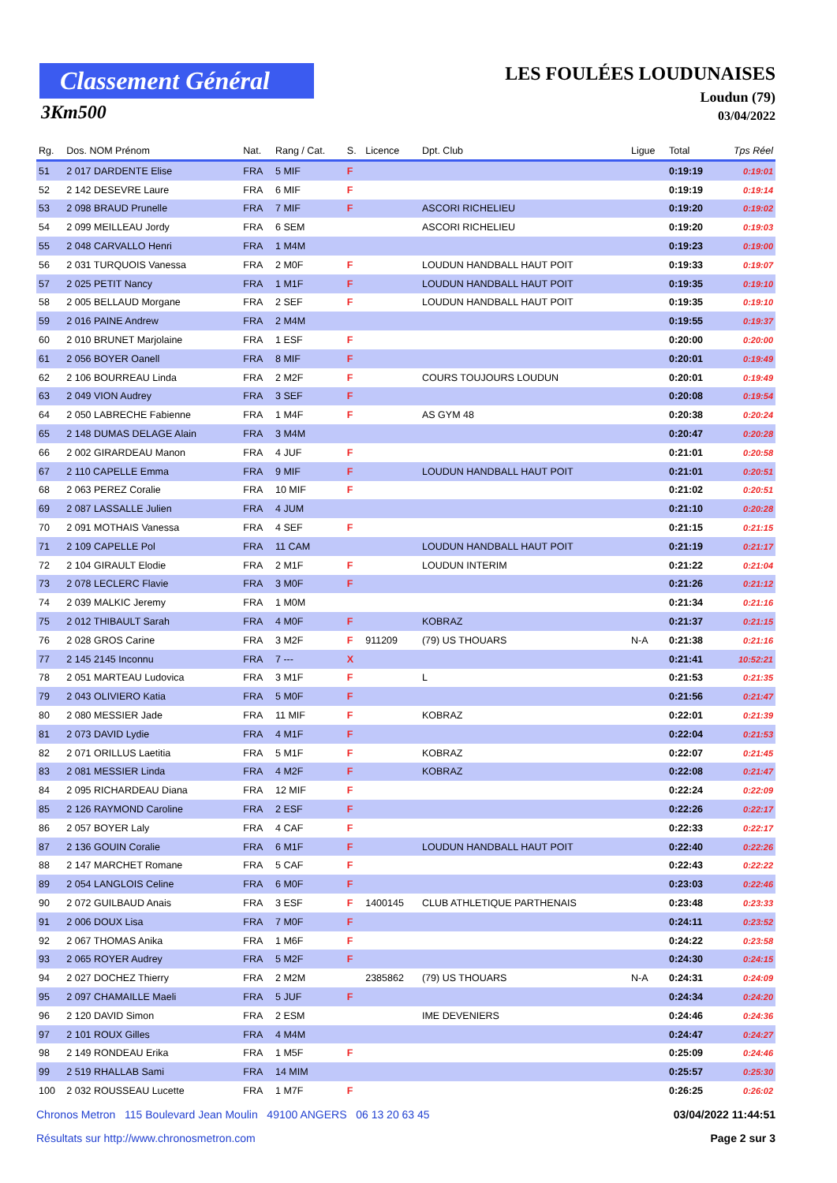Classement Général
3Km500
LES FOULÉES LOUDUNAISES
Loudun (79)
03/04/2022
| Rg. | Dos. NOM Prénom | Nat. | Rang / Cat. | S. | Licence | Dpt. Club | Ligue | Total | Tps Réel |
| --- | --- | --- | --- | --- | --- | --- | --- | --- | --- |
| 51 | 2 017 DARDENTE Elise | FRA | 5 MIF | F | | | | 0:19:19 | 0:19:01 |
| 52 | 2 142 DESEVRE Laure | FRA | 6 MIF | F | | | | 0:19:19 | 0:19:14 |
| 53 | 2 098 BRAUD Prunelle | FRA | 7 MIF | F | | ASCORI RICHELIEU | | 0:19:20 | 0:19:02 |
| 54 | 2 099 MEILLEAU Jordy | FRA | 6 SEM | | | ASCORI RICHELIEU | | 0:19:20 | 0:19:03 |
| 55 | 2 048 CARVALLO Henri | FRA | 1 M4M | | | | | 0:19:23 | 0:19:00 |
| 56 | 2 031 TURQUOIS Vanessa | FRA | 2 M0F | F | | LOUDUN HANDBALL HAUT POIT | | 0:19:33 | 0:19:07 |
| 57 | 2 025 PETIT Nancy | FRA | 1 M1F | F | | LOUDUN HANDBALL HAUT POIT | | 0:19:35 | 0:19:10 |
| 58 | 2 005 BELLAUD Morgane | FRA | 2 SEF | F | | LOUDUN HANDBALL HAUT POIT | | 0:19:35 | 0:19:10 |
| 59 | 2 016 PAINE Andrew | FRA | 2 M4M | | | | | 0:19:55 | 0:19:37 |
| 60 | 2 010 BRUNET Marjolaine | FRA | 1 ESF | F | | | | 0:20:00 | 0:20:00 |
| 61 | 2 056 BOYER Oanell | FRA | 8 MIF | F | | | | 0:20:01 | 0:19:49 |
| 62 | 2 106 BOURREAU Linda | FRA | 2 M2F | F | | COURS TOUJOURS LOUDUN | | 0:20:01 | 0:19:49 |
| 63 | 2 049 VION Audrey | FRA | 3 SEF | F | | | | 0:20:08 | 0:19:54 |
| 64 | 2 050 LABRECHE Fabienne | FRA | 1 M4F | F | | AS GYM 48 | | 0:20:38 | 0:20:24 |
| 65 | 2 148 DUMAS DELAGE Alain | FRA | 3 M4M | | | | | 0:20:47 | 0:20:28 |
| 66 | 2 002 GIRARDEAU Manon | FRA | 4 JUF | F | | | | 0:21:01 | 0:20:58 |
| 67 | 2 110 CAPELLE Emma | FRA | 9 MIF | F | | LOUDUN HANDBALL HAUT POIT | | 0:21:01 | 0:20:51 |
| 68 | 2 063 PEREZ Coralie | FRA | 10 MIF | F | | | | 0:21:02 | 0:20:51 |
| 69 | 2 087 LASSALLE Julien | FRA | 4 JUM | | | | | 0:21:10 | 0:20:28 |
| 70 | 2 091 MOTHAIS Vanessa | FRA | 4 SEF | F | | | | 0:21:15 | 0:21:15 |
| 71 | 2 109 CAPELLE Pol | FRA | 11 CAM | | | LOUDUN HANDBALL HAUT POIT | | 0:21:19 | 0:21:17 |
| 72 | 2 104 GIRAULT Elodie | FRA | 2 M1F | F | | LOUDUN INTERIM | | 0:21:22 | 0:21:04 |
| 73 | 2 078 LECLERC Flavie | FRA | 3 M0F | F | | | | 0:21:26 | 0:21:12 |
| 74 | 2 039 MALKIC Jeremy | FRA | 1 M0M | | | | | 0:21:34 | 0:21:16 |
| 75 | 2 012 THIBAULT Sarah | FRA | 4 M0F | F | | KOBRAZ | | 0:21:37 | 0:21:15 |
| 76 | 2 028 GROS Carine | FRA | 3 M2F | F | 911209 | (79) US THOUARS | N-A | 0:21:38 | 0:21:16 |
| 77 | 2 145 2145 Inconnu | FRA | 7 --- | X | | | | 0:21:41 | 10:52:21 |
| 78 | 2 051 MARTEAU Ludovica | FRA | 3 M1F | F | | L | | 0:21:53 | 0:21:35 |
| 79 | 2 043 OLIVIERO Katia | FRA | 5 M0F | F | | | | 0:21:56 | 0:21:47 |
| 80 | 2 080 MESSIER Jade | FRA | 11 MIF | F | | KOBRAZ | | 0:22:01 | 0:21:39 |
| 81 | 2 073 DAVID Lydie | FRA | 4 M1F | F | | | | 0:22:04 | 0:21:53 |
| 82 | 2 071 ORILLUS Laetitia | FRA | 5 M1F | F | | KOBRAZ | | 0:22:07 | 0:21:45 |
| 83 | 2 081 MESSIER Linda | FRA | 4 M2F | F | | KOBRAZ | | 0:22:08 | 0:21:47 |
| 84 | 2 095 RICHARDEAU Diana | FRA | 12 MIF | F | | | | 0:22:24 | 0:22:09 |
| 85 | 2 126 RAYMOND Caroline | FRA | 2 ESF | F | | | | 0:22:26 | 0:22:17 |
| 86 | 2 057 BOYER Laly | FRA | 4 CAF | F | | | | 0:22:33 | 0:22:17 |
| 87 | 2 136 GOUIN Coralie | FRA | 6 M1F | F | | LOUDUN HANDBALL HAUT POIT | | 0:22:40 | 0:22:26 |
| 88 | 2 147 MARCHET Romane | FRA | 5 CAF | F | | | | 0:22:43 | 0:22:22 |
| 89 | 2 054 LANGLOIS Celine | FRA | 6 M0F | F | | | | 0:23:03 | 0:22:46 |
| 90 | 2 072 GUILBAUD Anais | FRA | 3 ESF | F | 1400145 | CLUB ATHLETIQUE PARTHENAIS | | 0:23:48 | 0:23:33 |
| 91 | 2 006 DOUX Lisa | FRA | 7 M0F | F | | | | 0:24:11 | 0:23:52 |
| 92 | 2 067 THOMAS Anika | FRA | 1 M6F | F | | | | 0:24:22 | 0:23:58 |
| 93 | 2 065 ROYER Audrey | FRA | 5 M2F | F | | | | 0:24:30 | 0:24:15 |
| 94 | 2 027 DOCHEZ Thierry | FRA | 2 M2M | | 2385862 | (79) US THOUARS | N-A | 0:24:31 | 0:24:09 |
| 95 | 2 097 CHAMAILLE Maeli | FRA | 5 JUF | F | | | | 0:24:34 | 0:24:20 |
| 96 | 2 120 DAVID Simon | FRA | 2 ESM | | | IME DEVENIERS | | 0:24:46 | 0:24:36 |
| 97 | 2 101 ROUX Gilles | FRA | 4 M4M | | | | | 0:24:47 | 0:24:27 |
| 98 | 2 149 RONDEAU Erika | FRA | 1 M5F | F | | | | 0:25:09 | 0:24:46 |
| 99 | 2 519 RHALLAB Sami | FRA | 14 MIM | | | | | 0:25:57 | 0:25:30 |
| 100 | 2 032 ROUSSEAU Lucette | FRA | 1 M7F | F | | | | 0:26:25 | 0:26:02 |
Chronos Metron 115 Boulevard Jean Moulin 49100 ANGERS 06 13 20 63 45 03/04/2022 11:44:51
Résultats sur http://www.chronosmetron.com Page 2 sur 3